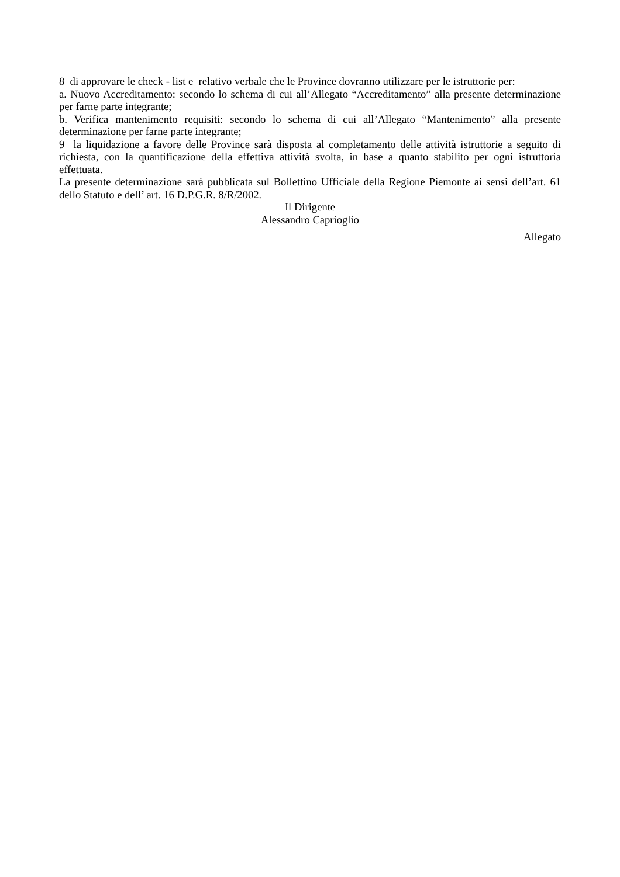8 di approvare le check - list e relativo verbale che le Province dovranno utilizzare per le istruttorie per:
a. Nuovo Accreditamento: secondo lo schema di cui all’Allegato “Accreditamento” alla presente determinazione per farne parte integrante;
b. Verifica mantenimento requisiti: secondo lo schema di cui all’Allegato “Mantenimento” alla presente determinazione per farne parte integrante;
9 la liquidazione a favore delle Province sarà disposta al completamento delle attività istruttorie a seguito di richiesta, con la quantificazione della effettiva attività svolta, in base a quanto stabilito per ogni istruttoria effettuata.
La presente determinazione sarà pubblicata sul Bollettino Ufficiale della Regione Piemonte ai sensi dell’art. 61 dello Statuto e dell’ art. 16 D.P.G.R. 8/R/2002.
Il Dirigente
Alessandro Caprioglio
Allegato